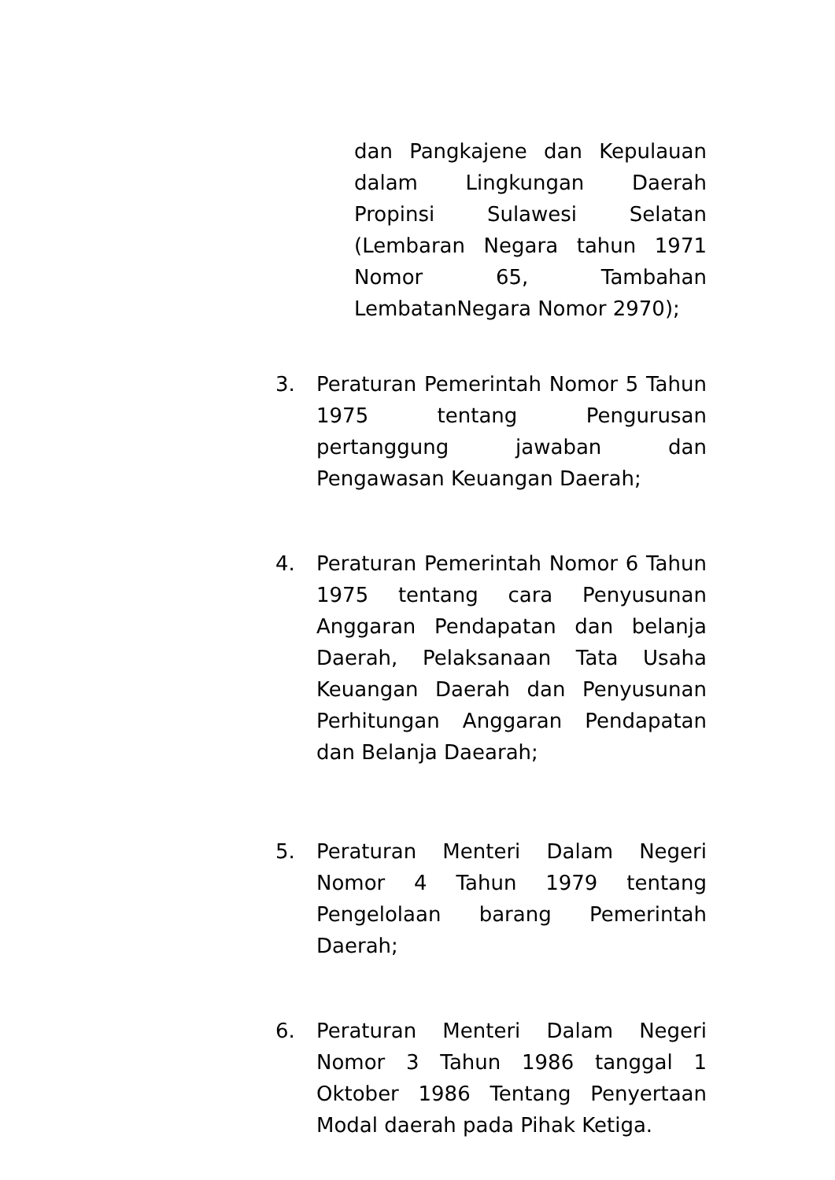dan Pangkajene dan Kepulauan dalam Lingkungan Daerah Propinsi Sulawesi Selatan (Lembaran Negara tahun 1971 Nomor 65, Tambahan LembatanNegara Nomor 2970);
3. Peraturan Pemerintah Nomor 5 Tahun 1975 tentang Pengurusan pertanggung jawaban dan Pengawasan Keuangan Daerah;
4. Peraturan Pemerintah Nomor 6 Tahun 1975 tentang cara Penyusunan Anggaran Pendapatan dan belanja Daerah, Pelaksanaan Tata Usaha Keuangan Daerah dan Penyusunan Perhitungan Anggaran Pendapatan dan Belanja Daearah;
5. Peraturan Menteri Dalam Negeri Nomor 4 Tahun 1979 tentang Pengelolaan barang Pemerintah Daerah;
6. Peraturan Menteri Dalam Negeri Nomor 3 Tahun 1986 tanggal 1 Oktober 1986 Tentang Penyertaan Modal daerah pada Pihak Ketiga.